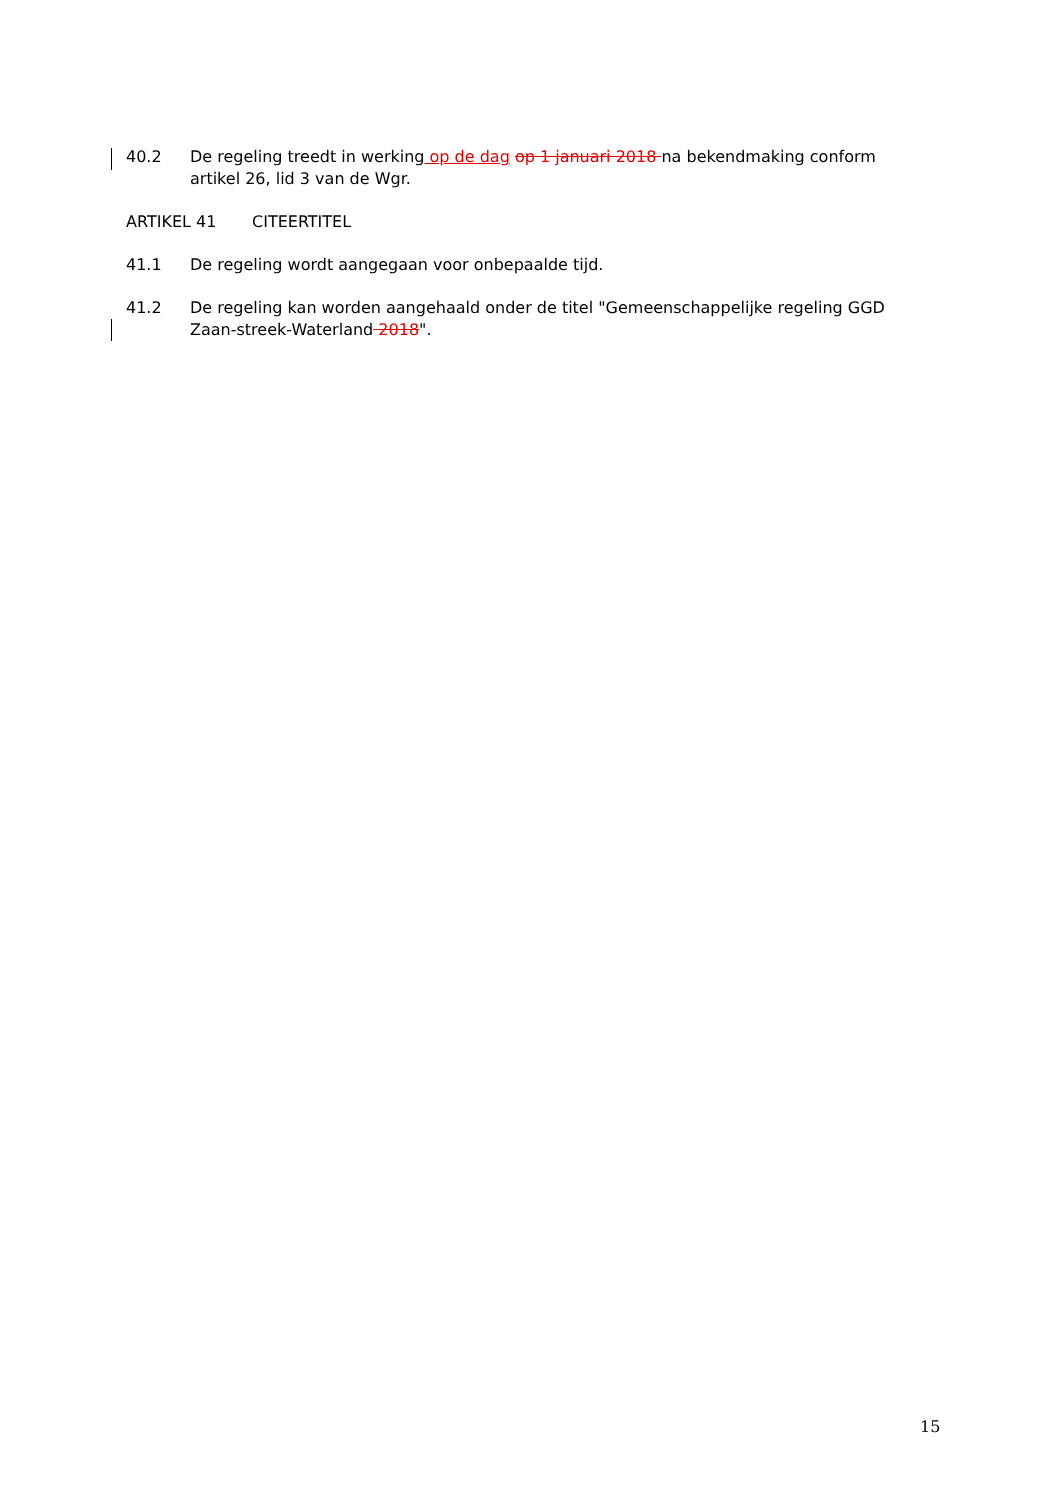40.2 De regeling treedt in werking op de dag op 1 januari 2018 na bekendmaking conform artikel 26, lid 3 van de Wgr.
ARTIKEL 41 CITEERTITEL
41.1 De regeling wordt aangegaan voor onbepaalde tijd.
41.2 De regeling kan worden aangehaald onder de titel "Gemeenschappelijke regeling GGD Zaan-streek-Waterland 2018".
15